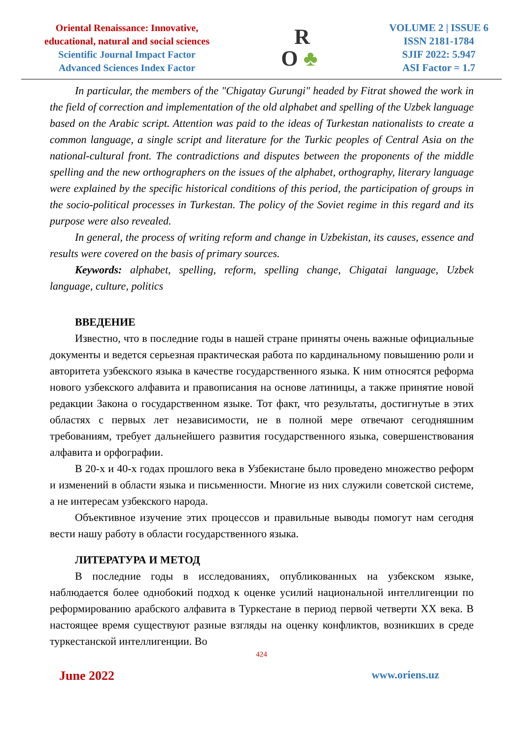Oriental Renaissance: Innovative,
educational, natural and social sciences
Scientific Journal Impact Factor
Advanced Sciences Index Factor
R
O ♣
VOLUME 2 | ISSUE 6
ISSN 2181-1784
SJIF 2022: 5.947
ASI Factor = 1.7
In particular, the members of the "Chigatay Gurungi" headed by Fitrat showed the work in the field of correction and implementation of the old alphabet and spelling of the Uzbek language based on the Arabic script. Attention was paid to the ideas of Turkestan nationalists to create a common language, a single script and literature for the Turkic peoples of Central Asia on the national-cultural front. The contradictions and disputes between the proponents of the middle spelling and the new orthographers on the issues of the alphabet, orthography, literary language were explained by the specific historical conditions of this period, the participation of groups in the socio-political processes in Turkestan. The policy of the Soviet regime in this regard and its purpose were also revealed.
In general, the process of writing reform and change in Uzbekistan, its causes, essence and results were covered on the basis of primary sources.
Keywords: alphabet, spelling, reform, spelling change, Chigatai language, Uzbek language, culture, politics
ВВЕДЕНИЕ
Известно, что в последние годы в нашей стране приняты очень важные официальные документы и ведется серьезная практическая работа по кардинальному повышению роли и авторитета узбекского языка в качестве государственного языка. К ним относятся реформа нового узбекского алфавита и правописания на основе латиницы, а также принятие новой редакции Закона о государственном языке. Тот факт, что результаты, достигнутые в этих областях с первых лет независимости, не в полной мере отвечают сегодняшним требованиям, требует дальнейшего развития государственного языка, совершенствования алфавита и орфографии.
В 20-х и 40-х годах прошлого века в Узбекистане было проведено множество реформ и изменений в области языка и письменности. Многие из них служили советской системе, а не интересам узбекского народа.
Объективное изучение этих процессов и правильные выводы помогут нам сегодня вести нашу работу в области государственного языка.
ЛИТЕРАТУРА И МЕТОД
В последние годы в исследованиях, опубликованных на узбекском языке, наблюдается более однобокий подход к оценке усилий национальной интеллигенции по реформированию арабского алфавита в Туркестане в период первой четверти XX века. В настоящее время существуют разные взгляды на оценку конфликтов, возникших в среде туркестанской интеллигенции. Во
424
June 2022 www.oriens.uz